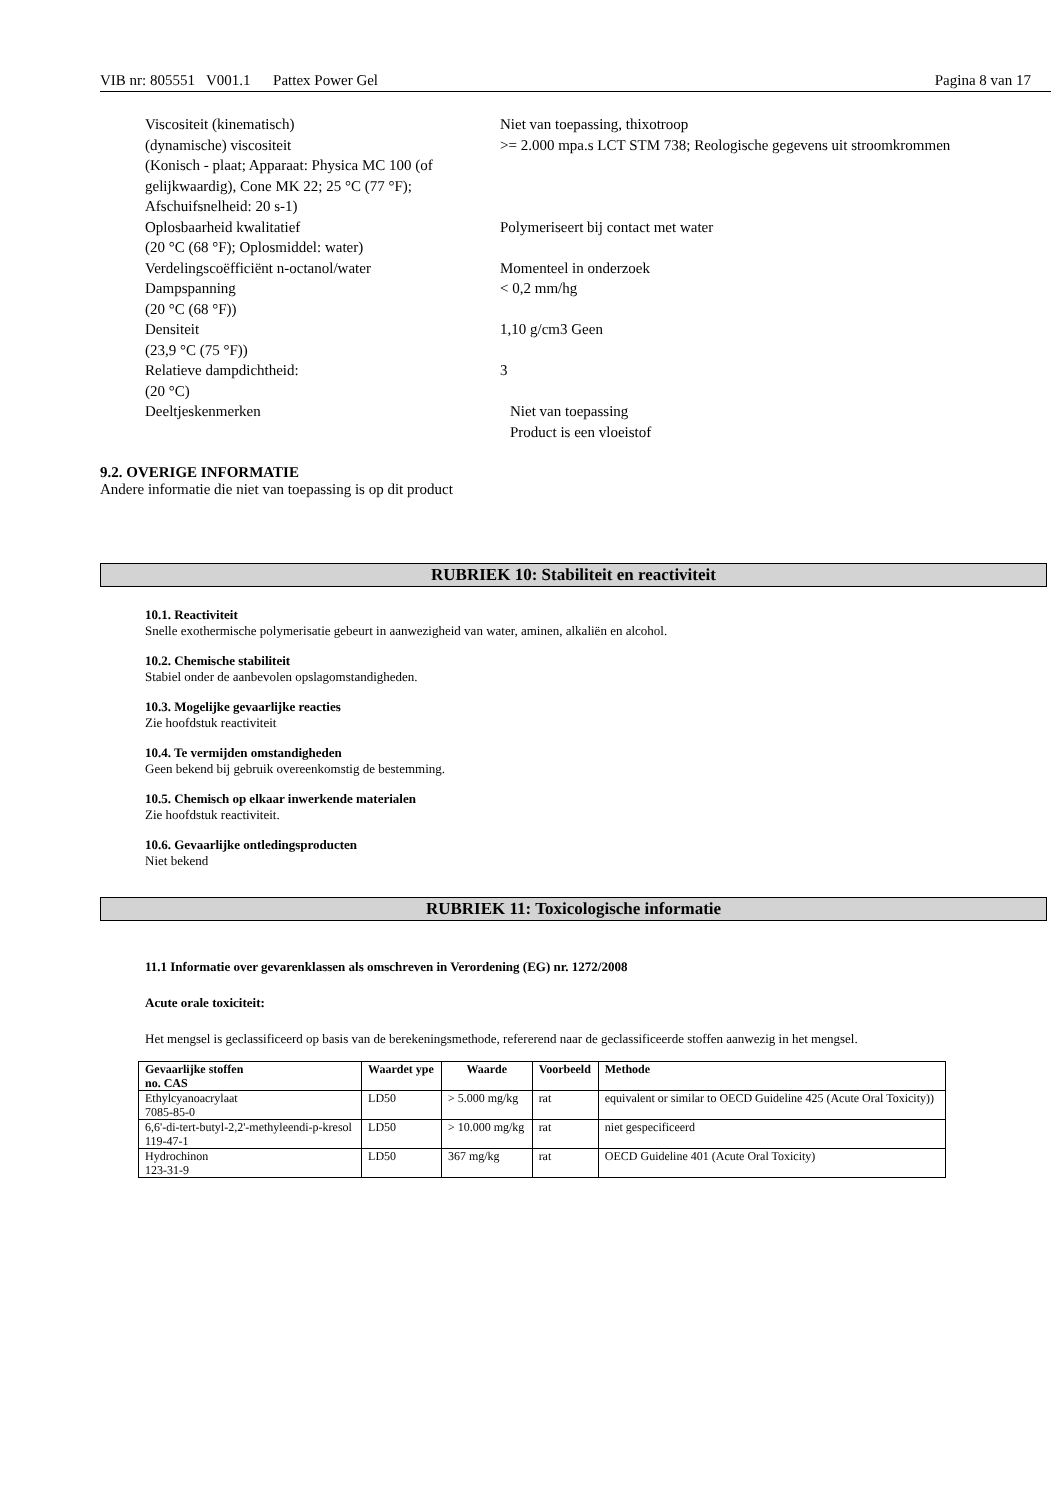VIB nr: 805551 V001.1 Pattex Power Gel
Pagina 8 van 17
Viscositeit (kinematisch) Niet van toepassing, thixotroop
(dynamische) viscositeit
(Konisch - plaat; Apparaat: Physica MC 100 (of gelijkwaardig), Cone MK 22; 25 °C (77 °F); Afschuifsnelheid: 20 s-1)
>= 2.000 mpa.s LCT STM 738; Reologische gegevens uit stroomkrommen
Oplosbaarheid kwalitatief
(20 °C (68 °F); Oplosmiddel: water)
Polymeriseert bij contact met water
Verdelingscoëfficiënt n-octanol/water Momenteel in onderzoek
Dampspanning
(20 °C (68 °F))
< 0,2 mm/hg
Densiteit
(23,9 °C (75 °F))
1,10 g/cm3 Geen
Relatieve dampdichtheid:
(20 °C)
3
Deeltjeskenmerken Niet van toepassing
Product is een vloeistof
9.2. OVERIGE INFORMATIE
Andere informatie die niet van toepassing is op dit product
RUBRIEK 10: Stabiliteit en reactiviteit
10.1. Reactiviteit
Snelle exothermische polymerisatie gebeurt in aanwezigheid van water, aminen, alkaliën en alcohol.
10.2. Chemische stabiliteit
Stabiel onder de aanbevolen opslagomstandigheden.
10.3. Mogelijke gevaarlijke reacties
Zie hoofdstuk reactiviteit
10.4. Te vermijden omstandigheden
Geen bekend bij gebruik overeenkomstig de bestemming.
10.5. Chemisch op elkaar inwerkende materialen
Zie hoofdstuk reactiviteit.
10.6. Gevaarlijke ontledingsproducten
Niet bekend
RUBRIEK 11: Toxicologische informatie
11.1 Informatie over gevarenklassen als omschreven in Verordening (EG) nr. 1272/2008
Acute orale toxiciteit:
Het mengsel is geclassificeerd op basis van de berekeningsmethode, refererend naar de geclassificeerde stoffen aanwezig in het mengsel.
| Gevaarlijke stoffen no. CAS | Waardet ype | Waarde | Voorbeeld | Methode |
| --- | --- | --- | --- | --- |
| Ethylcyanoacrylaat 7085-85-0 | LD50 | > 5.000 mg/kg | rat | equivalent or similar to OECD Guideline 425 (Acute Oral Toxicity)) |
| 6,6'-di-tert-butyl-2,2'-methyleendi-p-kresol 119-47-1 | LD50 | > 10.000 mg/kg | rat | niet gespecificeerd |
| Hydrochinon 123-31-9 | LD50 | 367 mg/kg | rat | OECD Guideline 401 (Acute Oral Toxicity) |